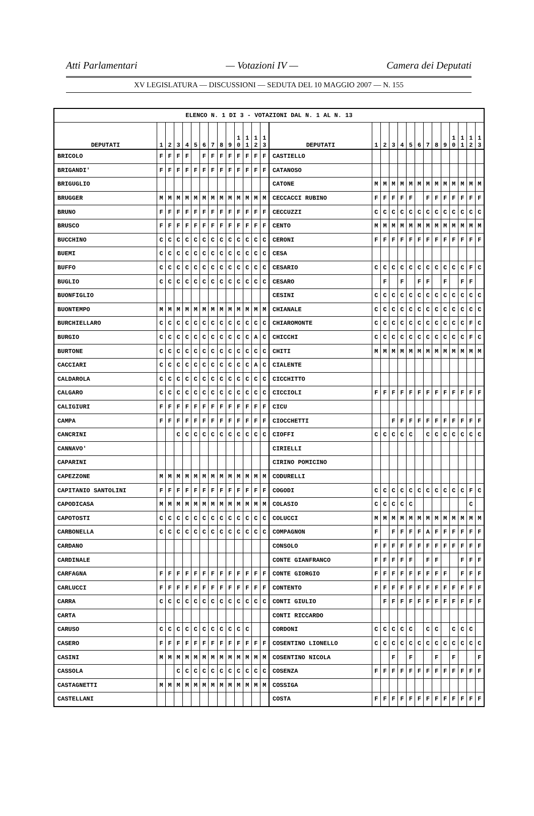Atti Parlamentari — Votazioni IV — Camera dei Deputati
XV LEGISLATURA — DISCUSSIONI — SEDUTA DEL 10 MAGGIO 2007 — N. 155
| ELENCO N. 1 DI 3 - VOTAZIONI DAL N. 1 AL N. 13 | | | | | | | | | | | | | | | | | | | | | | | | | | | |
| --- | --- | --- | --- | --- | --- | --- | --- | --- | --- | --- | --- | --- | --- | --- | --- | --- | --- | --- | --- | --- | --- | --- | --- | --- | --- | --- | --- |
| DEPUTATI | 1 | 2 | 3 | 4 | 5 | 6 | 7 | 8 | 9 | 1 0 | 1 1 | 1 2 | 1 3 | DEPUTATI | 1 | 2 | 3 | 4 | 5 | 6 | 7 | 8 | 9 | 1 0 | 1 1 | 1 2 | 1 3 |
| BRICOLO | F | F | F | F | | F | F | F | F | F | F | F | F | CASTIELLO | | | | | | | | | | | | | |
| BRIGANDI' | F | F | F | F | F | F | F | F | F | F | F | F | F | CATANOSO | | | | | | | | | | | | | |
| BRIGUGLIO | | | | | | | | | | | | | | CATONE | M | M | M | M | M | M | M | M | M | M | M | M | M |
| BRUGGER | M | M | M | M | M | M | M | M | M | M | M | M | M | CECCACCI RUBINO | F | F | F | F | F | | F | F | F | F | F | F | F |
| BRUNO | F | F | F | F | F | F | F | F | F | F | F | F | F | CECCUZZI | C | C | C | C | C | C | C | C | C | C | C | C | C |
| BRUSCO | F | F | F | F | F | F | F | F | F | F | F | F | F | CENTO | M | M | M | M | M | M | M | M | M | M | M | M | M |
| BUCCHINO | C | C | C | C | C | C | C | C | C | C | C | C | C | CERONI | F | F | F | F | F | F | F | F | F | F | F | F | F |
| BUEMI | C | C | C | C | C | C | C | C | C | C | C | C | C | CESA | | | | | | | | | | | | | |
| BUFFO | C | C | C | C | C | C | C | C | C | C | C | C | C | CESARIO | C | C | C | C | C | C | C | C | C | C | C | F | C |
| BUGLIO | C | C | C | C | C | C | C | C | C | C | C | C | C | CESARO | | F | | F | | F | F | | F | | F | F | |
| BUONFIGLIO | | | | | | | | | | | | | | CESINI | C | C | C | C | C | C | C | C | C | C | C | C | C |
| BUONTEMPO | M | M | M | M | M | M | M | M | M | M | M | M | M | CHIANALE | C | C | C | C | C | C | C | C | C | C | C | C | C |
| BURCHIELLARO | C | C | C | C | C | C | C | C | C | C | C | C | C | CHIAROMONTE | C | C | C | C | C | C | C | C | C | C | C | F | C |
| BURGIO | C | C | C | C | C | C | C | C | C | C | C | A | C | CHICCHI | C | C | C | C | C | C | C | C | C | C | C | F | C |
| BURTONE | C | C | C | C | C | C | C | C | C | C | C | C | C | CHITI | M | M | M | M | M | M | M | M | M | M | M | M | M |
| CACCIARI | C | C | C | C | C | C | C | C | C | C | C | A | C | CIALENTE | | | | | | | | | | | | | |
| CALDAROLA | C | C | C | C | C | C | C | C | C | C | C | C | C | CICCHITTO | | | | | | | | | | | | | |
| CALGARO | C | C | C | C | C | C | C | C | C | C | C | C | C | CICCIOLI | F | F | F | F | F | F | F | F | F | F | F | F | F |
| CALIGIURI | F | F | F | F | F | F | F | F | F | F | F | F | F | CICU | | | | | | | | | | | | | |
| CAMPA | F | F | F | F | F | F | F | F | F | F | F | F | F | CIOCCHETTI | | | F | F | F | F | F | F | F | F | F | F | F |
| CANCRINI | | | C | C | C | C | C | C | C | C | C | C | C | CIOFFI | C | C | C | C | C | | C | C | C | C | C | C | C |
| CANNAVO' | | | | | | | | | | | | | | CIRIELLI | | | | | | | | | | | | | |
| CAPARINI | | | | | | | | | | | | | | CIRINO POMICINO | | | | | | | | | | | | | |
| CAPEZZONE | M | M | M | M | M | M | M | M | M | M | M | M | M | CODURELLI | | | | | | | | | | | | | |
| CAPITANIO SANTOLINI | F | F | F | F | F | F | F | F | F | F | F | F | F | COGODI | C | C | C | C | C | C | C | C | C | C | C | F | C |
| CAPODICASA | M | M | M | M | M | M | M | M | M | M | M | M | M | COLASIO | C | C | C | C | C | | | | | | | C | |
| CAPOTOSTI | C | C | C | C | C | C | C | C | C | C | C | C | C | COLUCCI | M | M | M | M | M | M | M | M | M | M | M | M | M |
| CARBONELLA | C | C | C | C | C | C | C | C | C | C | C | C | C | COMPAGNON | F | | F | F | F | F | A | F | F | F | F | F | F |
| CARDANO | | | | | | | | | | | | | | CONSOLO | F | F | F | F | F | F | F | F | F | F | F | F | F |
| CARDINALE | | | | | | | | | | | | | | CONTE GIANFRANCO | F | F | F | F | F | | F | F | | | F | F | F |
| CARFAGNA | F | F | F | F | F | F | F | F | F | F | F | F | F | CONTE GIORGIO | F | F | F | F | F | F | F | F | F | | F | F | F |
| CARLUCCI | F | F | F | F | F | F | F | F | F | F | F | F | F | CONTENTO | F | F | F | F | F | F | F | F | F | F | F | F | F |
| CARRA | C | C | C | C | C | C | C | C | C | C | C | C | C | CONTI GIULIO | | F | F | F | F | F | F | F | F | F | F | F | F |
| CARTA | | | | | | | | | | | | | | CONTI RICCARDO | | | | | | | | | | | | | |
| CARUSO | C | C | C | C | C | C | C | C | C | C | C | | | CORDONI | C | C | C | C | C | | C | C | | C | C | C | |
| CASERO | F | F | F | F | F | F | F | F | F | F | F | F | F | COSENTINO LIONELLO | C | C | C | C | C | C | C | C | C | C | C | C | C |
| CASINI | M | M | M | M | M | M | M | M | M | M | M | M | M | COSENTINO NICOLA | | | F | | F | | | F | | F | | | F |
| CASSOLA | | | C | C | C | C | C | C | C | C | C | C | C | COSENZA | F | F | F | F | F | F | F | F | F | F | F | F | F |
| CASTAGNETTI | M | M | M | M | M | M | M | M | M | M | M | M | M | COSSIGA | | | | | | | | | | | | | |
| CASTELLANI | | | | | | | | | | | | | | COSTA | F | F | F | F | F | F | F | F | F | F | F | F | F |